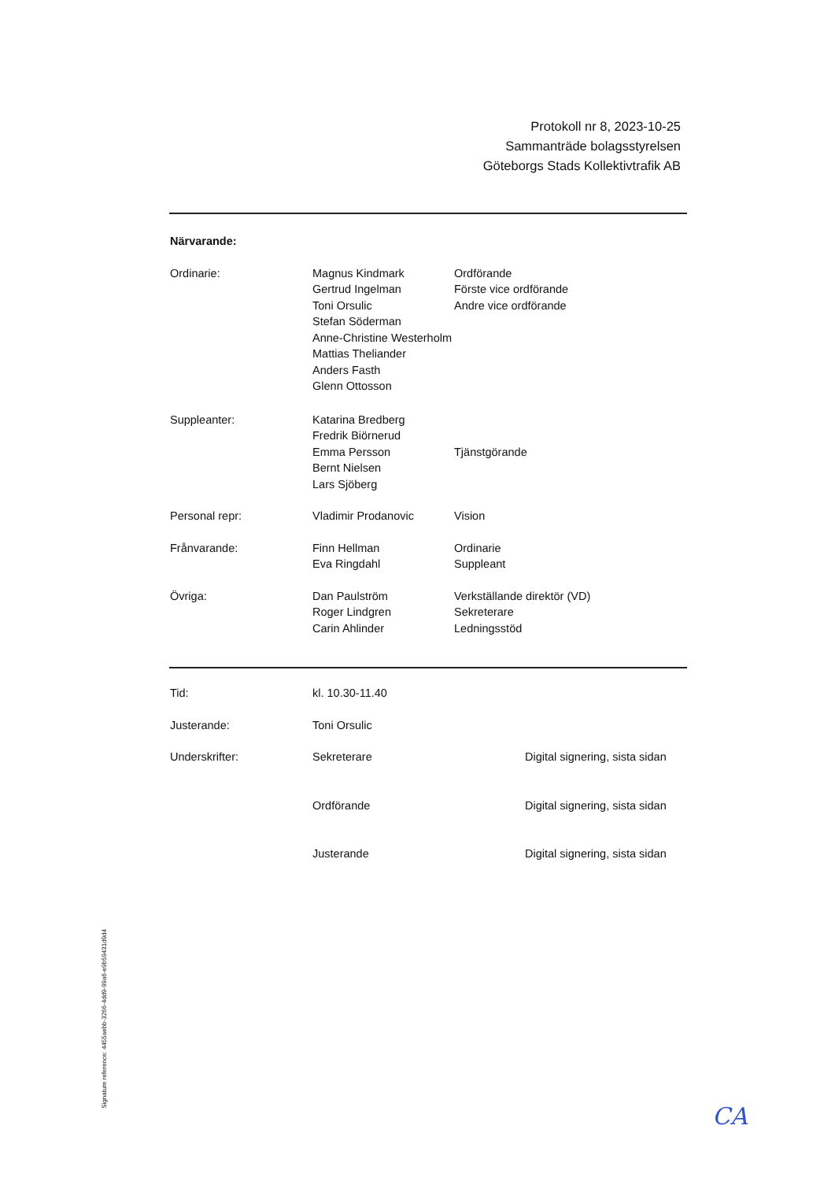Protokoll nr 8, 2023-10-25
Sammanträde bolagsstyrelsen
Göteborgs Stads Kollektivtrafik AB
| Närvarande: | | |
| Ordinarie: | Magnus Kindmark | Ordförande |
| | Gertrud Ingelman | Förste vice ordförande |
| | Toni Orsulic | Andre vice ordförande |
| | Stefan Söderman | |
| | Anne-Christine Westerholm | |
| | Mattias Theliander | |
| | Anders Fasth | |
| | Glenn Ottosson | |
| Suppleanter: | Katarina Bredberg | |
| | Fredrik Biörnerud | |
| | Emma Persson | Tjänstgörande |
| | Bernt Nielsen | |
| | Lars Sjöberg | |
| Personal repr: | Vladimir Prodanovic | Vision |
| Frånvarande: | Finn Hellman | Ordinarie |
| | Eva Ringdahl | Suppleant |
| Övriga: | Dan Paulström | Verkställande direktör (VD) |
| | Roger Lindgren | Sekreterare |
| | Carin Ahlinder | Ledningsstöd |
| Tid: | kl. 10.30-11.40 | |
| Justerande: | Toni Orsulic | |
| Underskrifter: | Sekreterare | Digital signering, sista sidan |
| | Ordförande | Digital signering, sista sidan |
| | Justerande | Digital signering, sista sidan |
Signature reference: 4455aebb-3266-4dd9-99a6-e9b59431d9d4
CA